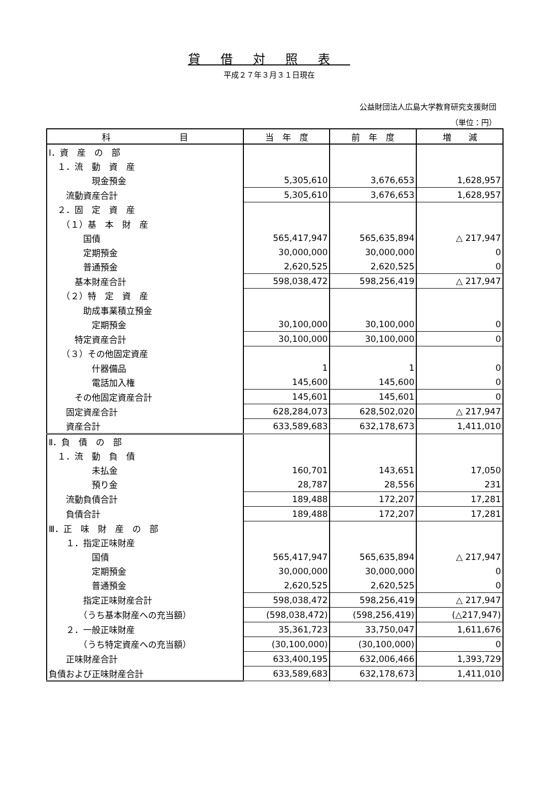貸借対照表
平成２７年３月３１日現在
公益財団法人広島大学教育研究支援財団
（単位：円）
| 科 目 | 当 年 度 | 前 年 度 | 増 減 |
| --- | --- | --- | --- |
| Ⅰ．資 産 の 部 | | | |
| １．流 動 資 産 | | | |
| 現金預金 | 5,305,610 | 3,676,653 | 1,628,957 |
| 流動資産合計 | 5,305,610 | 3,676,653 | 1,628,957 |
| ２．固 定 資 産 | | | |
| （１）基 本 財 産 | | | |
| 国債 | 565,417,947 | 565,635,894 | △ 217,947 |
| 定期預金 | 30,000,000 | 30,000,000 | 0 |
| 普通預金 | 2,620,525 | 2,620,525 | 0 |
| 基本財産合計 | 598,038,472 | 598,256,419 | △ 217,947 |
| （２）特 定 資 産 | | | |
| 助成事業積立預金 | | | |
| 定期預金 | 30,100,000 | 30,100,000 | 0 |
| 特定資産合計 | 30,100,000 | 30,100,000 | 0 |
| （３）その他固定資産 | | | |
| 什器備品 | 1 | 1 | 0 |
| 電話加入権 | 145,600 | 145,600 | 0 |
| その他固定資産合計 | 145,601 | 145,601 | 0 |
| 固定資産合計 | 628,284,073 | 628,502,020 | △ 217,947 |
| 資産合計 | 633,589,683 | 632,178,673 | 1,411,010 |
| Ⅱ．負 債 の 部 | | | |
| １．流 動 負 債 | | | |
| 未払金 | 160,701 | 143,651 | 17,050 |
| 預り金 | 28,787 | 28,556 | 231 |
| 流動負債合計 | 189,488 | 172,207 | 17,281 |
| 負債合計 | 189,488 | 172,207 | 17,281 |
| Ⅲ．正 味 財 産 の 部 | | | |
| １．指定正味財産 | | | |
| 国債 | 565,417,947 | 565,635,894 | △ 217,947 |
| 定期預金 | 30,000,000 | 30,000,000 | 0 |
| 普通預金 | 2,620,525 | 2,620,525 | 0 |
| 指定正味財産合計 | 598,038,472 | 598,256,419 | △ 217,947 |
| （うち基本財産への充当額） | (598,038,472) | (598,256,419) | (△217,947) |
| ２．一般正味財産 | 35,361,723 | 33,750,047 | 1,611,676 |
| （うち特定資産への充当額） | (30,100,000) | (30,100,000) | 0 |
| 正味財産合計 | 633,400,195 | 632,006,466 | 1,393,729 |
| 負債および正味財産合計 | 633,589,683 | 632,178,673 | 1,411,010 |